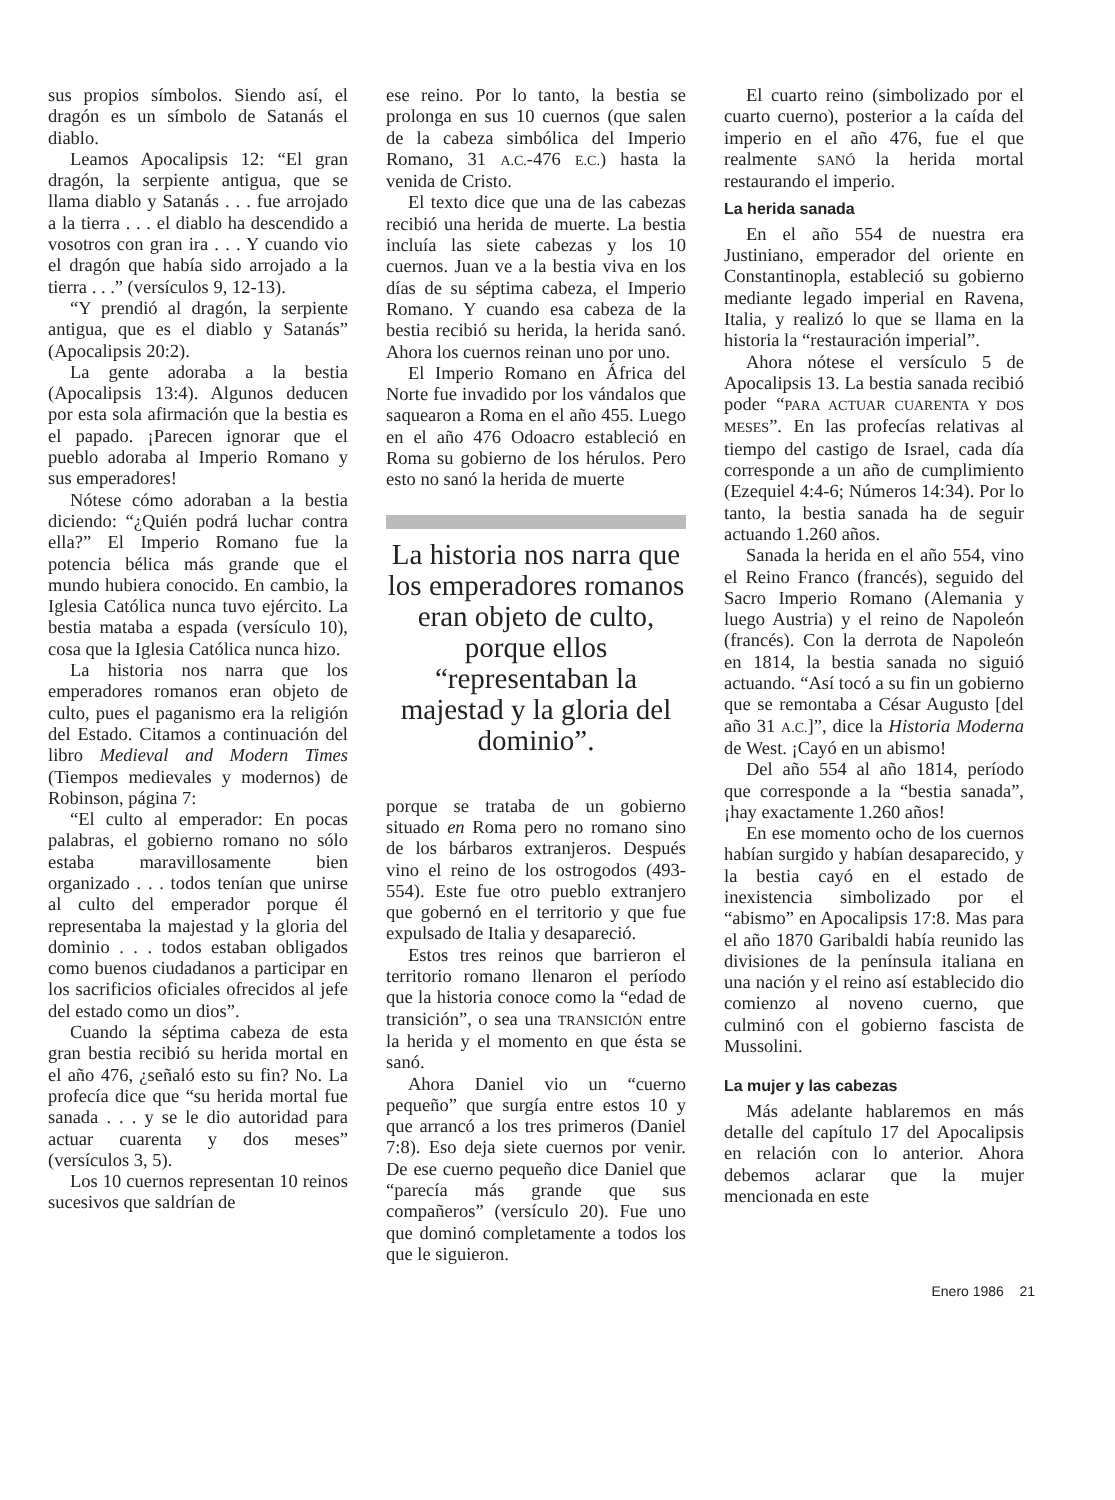sus propios símbolos. Siendo así, el dragón es un símbolo de Satanás el diablo.
Leamos Apocalipsis 12: “El gran dragón, la serpiente antigua, que se llama diablo y Satanás . . . fue arrojado a la tierra . . . el diablo ha descendido a vosotros con gran ira . . . Y cuando vio el dragón que había sido arrojado a la tierra . . .” (versículos 9, 12-13).
“Y prendió al dragón, la serpiente antigua, que es el diablo y Satanás” (Apocalipsis 20:2).
La gente adoraba a la bestia (Apocalipsis 13:4). Algunos deducen por esta sola afirmación que la bestia es el papado. ¡Parecen ignorar que el pueblo adoraba al Imperio Romano y sus emperadores!
Nótese cómo adoraban a la bestia diciendo: “¿Quién podrá luchar contra ella?” El Imperio Romano fue la potencia bélica más grande que el mundo hubiera conocido. En cambio, la Iglesia Católica nunca tuvo ejército. La bestia mataba a espada (versículo 10), cosa que la Iglesia Católica nunca hizo.
La historia nos narra que los emperadores romanos eran objeto de culto, pues el paganismo era la religión del Estado. Citamos a continuación del libro Medieval and Modern Times (Tiempos medievales y modernos) de Robinson, página 7:
“El culto al emperador: En pocas palabras, el gobierno romano no sólo estaba maravillosamente bien organizado . . . todos tenían que unirse al culto del emperador porque él representaba la majestad y la gloria del dominio . . . todos estaban obligados como buenos ciudadanos a participar en los sacrificios oficiales ofrecidos al jefe del estado como un dios”.
Cuando la séptima cabeza de esta gran bestia recibió su herida mortal en el año 476, ¿señaló esto su fin? No. La profecía dice que “su herida mortal fue sanada . . . y se le dio autoridad para actuar cuarenta y dos meses” (versículos 3, 5).
Los 10 cuernos representan 10 reinos sucesivos que saldrían de
ese reino. Por lo tanto, la bestia se prolonga en sus 10 cuernos (que salen de la cabeza simbólica del Imperio Romano, 31 A.C.-476 E.C.) hasta la venida de Cristo.
El texto dice que una de las cabezas recibió una herida de muerte. La bestia incluía las siete cabezas y los 10 cuernos. Juan ve a la bestia viva en los días de su séptima cabeza, el Imperio Romano. Y cuando esa cabeza de la bestia recibió su herida, la herida sanó. Ahora los cuernos reinan uno por uno.
El Imperio Romano en África del Norte fue invadido por los vándalos que saquearon a Roma en el año 455. Luego en el año 476 Odoacro estableció en Roma su gobierno de los hérulos. Pero esto no sanó la herida de muerte
La historia nos narra que los emperadores romanos eran objeto de culto, porque ellos “representaban la majestad y la gloria del dominio”.
porque se trataba de un gobierno situado en Roma pero no romano sino de los bárbaros extranjeros. Después vino el reino de los ostrogodos (493-554). Este fue otro pueblo extranjero que gobernó en el territorio y que fue expulsado de Italia y desapareció.
Estos tres reinos que barrieron el territorio romano llenaron el período que la historia conoce como la “edad de transición”, o sea una TRANSICIÓN entre la herida y el momento en que ésta se sanó.
Ahora Daniel vio un “cuerno pequeño” que surgía entre estos 10 y que arrancó a los tres primeros (Daniel 7:8). Eso deja siete cuernos por venir. De ese cuerno pequeño dice Daniel que “parecía más grande que sus compañeros” (versículo 20). Fue uno que dominó completamente a todos los que le siguieron.
El cuarto reino (simbolizado por el cuarto cuerno), posterior a la caída del imperio en el año 476, fue el que realmente SANÓ la herida mortal restaurando el imperio.
La herida sanada
En el año 554 de nuestra era Justiniano, emperador del oriente en Constantinopla, estableció su gobierno mediante legado imperial en Ravena, Italia, y realizó lo que se llama en la historia la “restauración imperial”.
Ahora nótese el versículo 5 de Apocalipsis 13. La bestia sanada recibió poder “PARA ACTUAR CUARENTA Y DOS MESES”. En las profecías relativas al tiempo del castigo de Israel, cada día corresponde a un año de cumplimiento (Ezequiel 4:4-6; Números 14:34). Por lo tanto, la bestia sanada ha de seguir actuando 1.260 años.
Sanada la herida en el año 554, vino el Reino Franco (francés), seguido del Sacro Imperio Romano (Alemania y luego Austria) y el reino de Napoleón (francés). Con la derrota de Napoleón en 1814, la bestia sanada no siguió actuando. “Así tocó a su fin un gobierno que se remontaba a César Augusto [del año 31 A.C.]”, dice la Historia Moderna de West. ¡Cayó en un abismo!
Del año 554 al año 1814, período que corresponde a la “bestia sanada”, ¡hay exactamente 1.260 años!
En ese momento ocho de los cuernos habían surgido y habían desaparecido, y la bestia cayó en el estado de inexistencia simbolizado por el “abismo” en Apocalipsis 17:8. Mas para el año 1870 Garibaldi había reunido las divisiones de la península italiana en una nación y el reino así establecido dio comienzo al noveno cuerno, que culminó con el gobierno fascista de Mussolini.
La mujer y las cabezas
Más adelante hablaremos en más detalle del capítulo 17 del Apocalipsis en relación con lo anterior. Ahora debemos aclarar que la mujer mencionada en este
Enero 1986 21